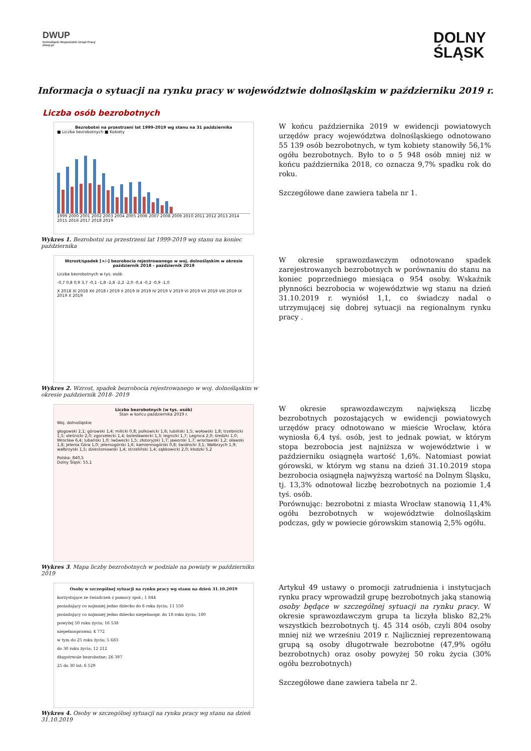DWUP
Dolnośląski Wojewódzki Urząd Pracy
dwup.pl
DOLNY
ŚLĄSK
Informacja o sytuacji na rynku pracy w województwie dolnośląskim w październiku 2019 r.
Liczba osób bezrobotnych
Bezrobotni na przestrzeni lat 1999-2019 wg stanu na 31 października
■ Liczba bezrobotnych ■ Kobiety
1999 2000 2001 2002 2003 2004 2005 2006 2007 2008 2009 2010 2011 2012 2013 2014 2015 2016 2017 2018 2019
Wykres 1. Bezrobotni na przestrzeni lat 1999-2019 wg stanu na koniec października
W końcu października 2019 w ewidencji powiatowych urzędów pracy województwa dolnośląskiego odnotowano 55 139 osób bezrobotnych, w tym kobiety stanowiły 56,1% ogółu bezrobotnych. Było to o 5 948 osób mniej niż w końcu października 2018, co oznacza 9,7% spadku rok do roku.
Szczegółowe dane zawiera tabela nr 1.
Wzrost/spadek [+/-] bezrobocia rejestrowanego w woj. dolnośląskim w okresie październik 2018 - październik 2019
Liczba bezrobotnych w tys. osób
-0,7 0,8 0,9 3,7 -0,1 -1,8 -2,8 -2,2 -2,0 -0,4 -0,2 -0,9 -1,0
X 2018 XI 2018 XII 2018 I 2019 II 2019 III 2019 IV 2019 V 2019 VI 2019 VII 2019 VIII 2019 IX 2019 X 2019
Wykres 2. Wzrost, spadek bezrobocia rejestrowanego w woj. dolnośląskim w okresie październik 2018- 2019
W okresie sprawozdawczym odnotowano spadek zarejestrowanych bezrobotnych w porównaniu do stanu na koniec poprzedniego miesiąca o 954 osoby. Wskaźnik płynności bezrobocia w województwie wg stanu na dzień 31.10.2019 r. wyniósł 1,1, co świadczy nadal o utrzymującej się dobrej sytuacji na regionalnym rynku pracy .
Liczba bezrobotnych (w tys. osób)
Stan w końcu października 2019 r.
Woj. dolnośląskie
głogowski 2,1; górowski 1,4; milicki 0,8; polkowicki 1,6; lubiński 1,5; wołowski 1,8; trzebnicki 1,5; oleśnicki 2,0; zgorzelecki 1,4; bolesławiecki 1,3; legnicki 1,7; Legnica 2,0; średzki 1,0; Wrocław 6,4; lubański 1,0; lwówecki 1,5; złotoryjski 1,7; jaworski 1,7; wrocławski 1,2; oławski 1,8; Jelenia Góra 1,0; jeleniogórski 1,6; kamiennogórski 0,8; świdnicki 3,1; Wałbrzych 1,9; wałbrzyski 1,5; dzierżoniowski 1,4; strzeliński 1,4; ząbkowicki 2,0; kłodzki 5,2
Polska: 840,5
Dolny Śląsk: 55,1
Wykres 3. Mapa liczby bezrobotnych w podziale na powiaty w październiku 2019
W okresie sprawozdawczym największą liczbę bezrobotnych pozostających w ewidencji powiatowych urzędów pracy odnotowano w mieście Wrocław, która wyniosła 6,4 tyś. osób, jest to jednak powiat, w którym stopa bezrobocia jest najniższa w województwie i w październiku osiągnęła wartość 1,6%. Natomiast powiat górowski, w którym wg stanu na dzień 31.10.2019 stopa bezrobocia osiągnęła najwyższą wartość na Dolnym Śląsku, tj. 13,3% odnotował liczbę bezrobotnych na poziomie 1,4 tyś. osób.
Porównując: bezrobotni z miasta Wrocław stanowią 11,4% ogółu bezrobotnych w województwie dolnośląskim podczas, gdy w powiecie górowskim stanowią 2,5% ogółu.
Osoby w szczególnej sytuacji na rynku pracy wg stanu na dzień 31.10.2019
korzystające ze świadczeń z pomocy społ.; 1 844
posiadający co najmniej jedno dziecko do 6 roku życia; 11 550
posiadający co najmniej jedno dziecko niepełnospr. do 18 roku życia; 180
powyżej 50 roku życia; 16 538
niepełnosprawni; 4 772
w tym do 25 roku życia; 5 683
do 30 roku życia; 12 212
długotrwale bezrobotne; 26 397
25 do 30 lat; 6 529
Wykres 4. Osoby w szczególnej sytuacji na rynku pracy wg stanu na dzień 31.10.2019
Artykuł 49 ustawy o promocji zatrudnienia i instytucjach rynku pracy wprowadził grupę bezrobotnych jaką stanowią osoby będące w szczególnej sytuacji na rynku pracy. W okresie sprawozdawczym grupa ta liczyła blisko 82,2% wszystkich bezrobotnych tj. 45 314 osób, czyli 804 osoby mniej niż we wrześniu 2019 r. Najliczniej reprezentowaną grupą są osoby długotrwałe bezrobotne (47,9% ogółu bezrobotnych) oraz osoby powyżej 50 roku życia (30% ogółu bezrobotnych)
Szczegółowe dane zawiera tabela nr 2.